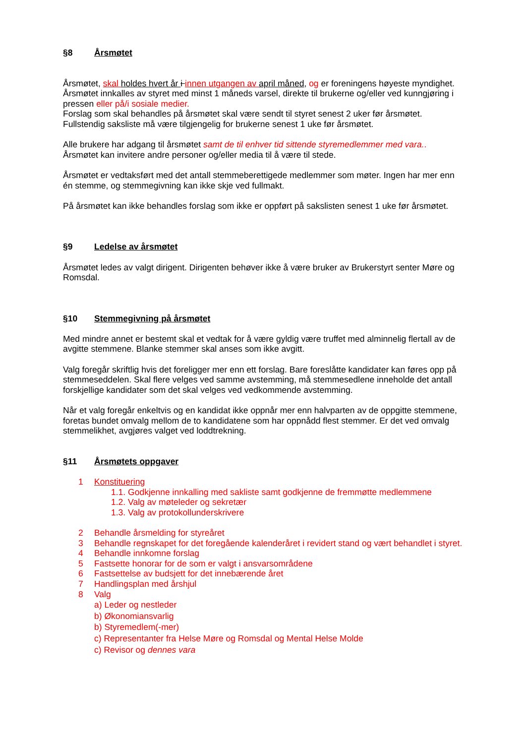§8 Årsmøtet
Årsmøtet, skal holdes hvert år i innen utgangen av april måned, og er foreningens høyeste myndighet.
Årsmøtet innkalles av styret med minst 1 måneds varsel, direkte til brukerne og/eller ved kunngjøring i pressen eller på/i sosiale medier.
Forslag som skal behandles på årsmøtet skal være sendt til styret senest 2 uker før årsmøtet.
Fullstendig saksliste må være tilgjengelig for brukerne senest 1 uke før årsmøtet.
Alle brukere har adgang til årsmøtet samt de til enhver tid sittende styremedlemmer med vara..
Årsmøtet kan invitere andre personer og/eller media til å være til stede.
Årsmøtet er vedtaksført med det antall stemmeberettigede medlemmer som møter. Ingen har mer enn én stemme, og stemmegivning kan ikke skje ved fullmakt.
På årsmøtet kan ikke behandles forslag som ikke er oppført på sakslisten senest 1 uke før årsmøtet.
§9 Ledelse av årsmøtet
Årsmøtet ledes av valgt dirigent. Dirigenten behøver ikke å være bruker av Brukerstyrt senter Møre og Romsdal.
§10 Stemmegivning på årsmøtet
Med mindre annet er bestemt skal et vedtak for å være gyldig være truffet med alminnelig flertall av de avgitte stemmene. Blanke stemmer skal anses som ikke avgitt.
Valg foregår skriftlig hvis det foreligger mer enn ett forslag. Bare foreslåtte kandidater kan føres opp på stemmeseddelen. Skal flere velges ved samme avstemming, må stemmesedlene inneholde det antall forskjellige kandidater som det skal velges ved vedkommende avstemming.
Når et valg foregår enkeltvis og en kandidat ikke oppnår mer enn halvparten av de oppgitte stemmene, foretas bundet omvalg mellom de to kandidatene som har oppnådd flest stemmer. Er det ved omvalg stemmelikhet, avgjøres valget ved loddtrekning.
§11 Årsmøtets oppgaver
1 Konstituering
1.1. Godkjenne innkalling med sakliste samt godkjenne de fremmøtte medlemmene
1.2. Valg av møteleder og sekretær
1.3. Valg av protokollunderskrivere
2 Behandle årsmelding for styreåret
3 Behandle regnskapet for det foregående kalenderåret i revidert stand og vært behandlet i styret.
4 Behandle innkomne forslag
5 Fastsette honorar for de som er valgt i ansvarsområdene
6 Fastsettelse av budsjett for det innebærende året
7 Handlingsplan med årshjul
8 Valg
a) Leder og nestleder
b) Økonomiansvarlig
b) Styremedlem(-mer)
c) Representanter fra Helse Møre og Romsdal og Mental Helse Molde
c) Revisor og dennes vara